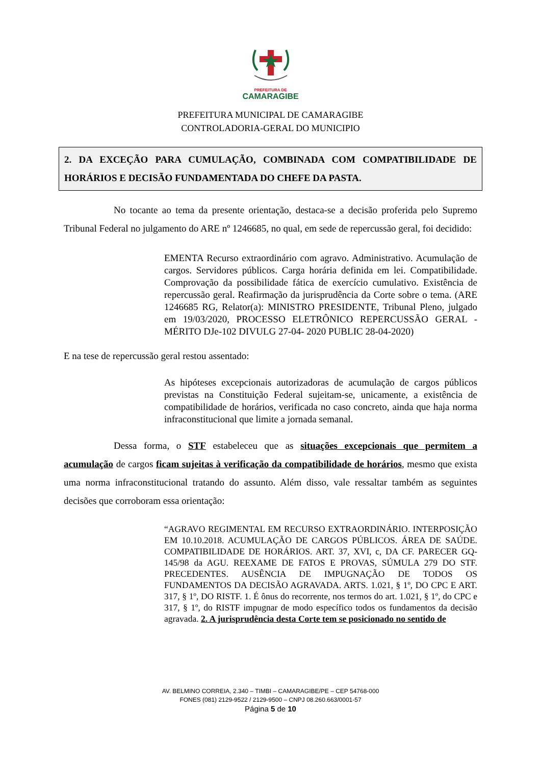PREFEITURA DE
CAMARAGIBE
PREFEITURA MUNICIPAL DE CAMARAGIBE
CONTROLADORIA-GERAL DO MUNICIPIO
2. DA EXCEÇÃO PARA CUMULAÇÃO, COMBINADA COM COMPATIBILIDADE DE HORÁRIOS E DECISÃO FUNDAMENTADA DO CHEFE DA PASTA.
No tocante ao tema da presente orientação, destaca-se a decisão proferida pelo Supremo Tribunal Federal no julgamento do ARE nº 1246685, no qual, em sede de repercussão geral, foi decidido:
EMENTA Recurso extraordinário com agravo. Administrativo. Acumulação de cargos. Servidores públicos. Carga horária definida em lei. Compatibilidade. Comprovação da possibilidade fática de exercício cumulativo. Existência de repercussão geral. Reafirmação da jurisprudência da Corte sobre o tema. (ARE 1246685 RG, Relator(a): MINISTRO PRESIDENTE, Tribunal Pleno, julgado em 19/03/2020, PROCESSO ELETRÔNICO REPERCUSSÃO GERAL - MÉRITO DJe-102 DIVULG 27-04- 2020 PUBLIC 28-04-2020)
E na tese de repercussão geral restou assentado:
As hipóteses excepcionais autorizadoras de acumulação de cargos públicos previstas na Constituição Federal sujeitam-se, unicamente, a existência de compatibilidade de horários, verificada no caso concreto, ainda que haja norma infraconstitucional que limite a jornada semanal.
Dessa forma, o STF estabeleceu que as situações excepcionais que permitem a acumulação de cargos ficam sujeitas à verificação da compatibilidade de horários, mesmo que exista uma norma infraconstitucional tratando do assunto. Além disso, vale ressaltar também as seguintes decisões que corroboram essa orientação:
“AGRAVO REGIMENTAL EM RECURSO EXTRAORDINÁRIO. INTERPOSIÇÃO EM 10.10.2018. ACUMULAÇÃO DE CARGOS PÚBLICOS. ÁREA DE SAÚDE. COMPATIBILIDADE DE HORÁRIOS. ART. 37, XVI, c, DA CF. PARECER GQ-145/98 da AGU. REEXAME DE FATOS E PROVAS, SÚMULA 279 DO STF. PRECEDENTES. AUSÊNCIA DE IMPUGNAÇÃO DE TODOS OS FUNDAMENTOS DA DECISÃO AGRAVADA. ARTS. 1.021, § 1º, DO CPC E ART. 317, § 1º, DO RISTF. 1. É ônus do recorrente, nos termos do art. 1.021, § 1º, do CPC e 317, § 1º, do RISTF impugnar de modo específico todos os fundamentos da decisão agravada. 2. A jurisprudência desta Corte tem se posicionado no sentido de
AV. BELMINO CORREIA, 2.340 – TIMBI – CAMARAGIBE/PE – CEP 54768-000
FONES (081) 2129-9522 / 2129-9500 – CNPJ 08.260.663/0001-57
Página 5 de 10